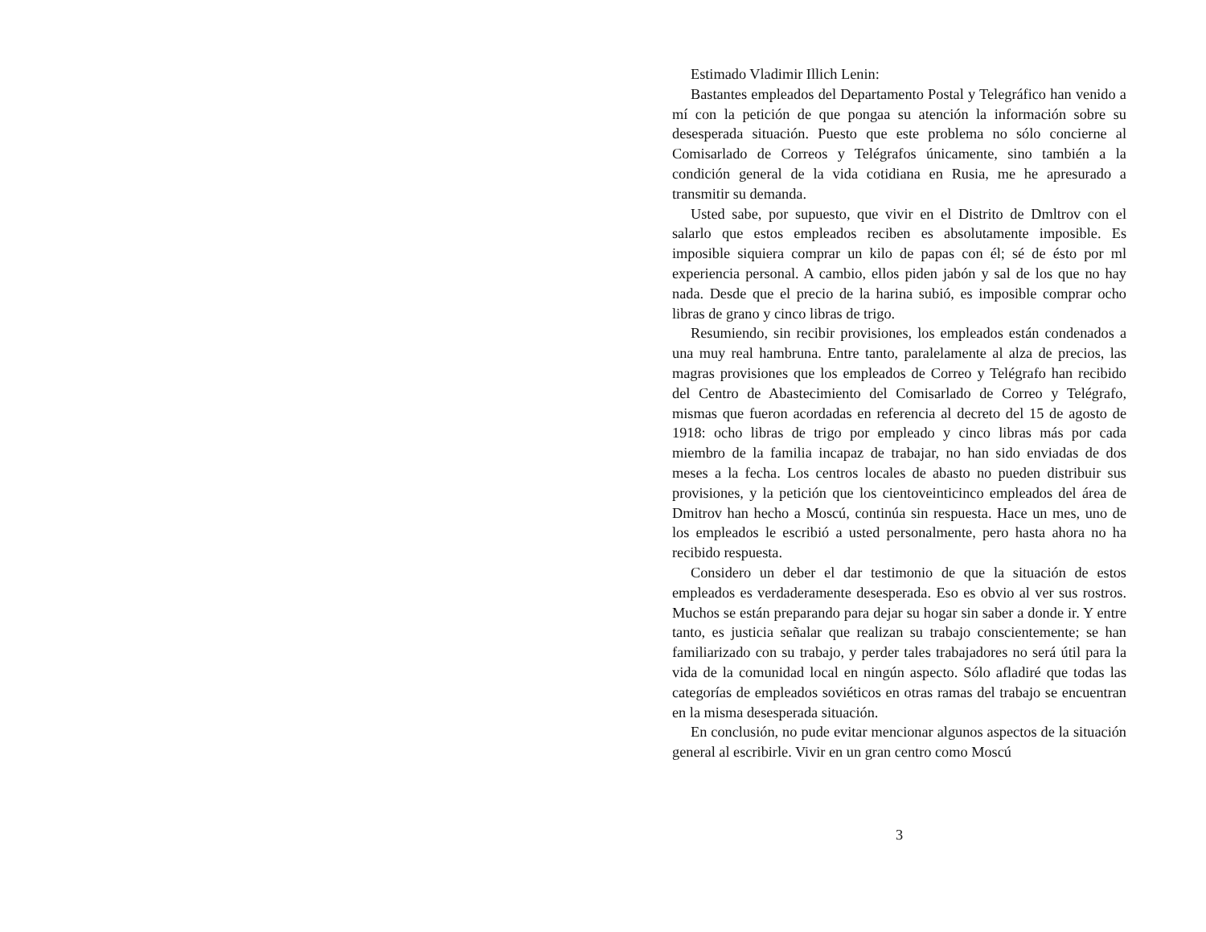Estimado Vladimir Illich Lenin:
Bastantes empleados del Departamento Postal y Telegráfico han venido a mí con la petición de que pongaa su atención la información sobre su desesperada situación. Puesto que este problema no sólo concierne al Comisarlado de Correos y Telégrafos únicamente, sino también a la condición general de la vida cotidiana en Rusia, me he apresurado a transmitir su demanda.
Usted sabe, por supuesto, que vivir en el Distrito de Dmltrov con el salarlo que estos empleados reciben es absolutamente imposible. Es imposible siquiera comprar un kilo de papas con él; sé de ésto por ml experiencia personal. A cambio, ellos piden jabón y sal de los que no hay nada. Desde que el precio de la harina subió, es imposible comprar ocho libras de grano y cinco libras de trigo.
Resumiendo, sin recibir provisiones, los empleados están condenados a una muy real hambruna. Entre tanto, paralelamente al alza de precios, las magras provisiones que los empleados de Correo y Telégrafo han recibido del Centro de Abastecimiento del Comisarlado de Correo y Telégrafo, mismas que fueron acordadas en referencia al decreto del 15 de agosto de 1918: ocho libras de trigo por empleado y cinco libras más por cada miembro de la familia incapaz de trabajar, no han sido enviadas de dos meses a la fecha. Los centros locales de abasto no pueden distribuir sus provisiones, y la petición que los cientoveinticinco empleados del área de Dmitrov han hecho a Moscú, continúa sin respuesta. Hace un mes, uno de los empleados le escribió a usted personalmente, pero hasta ahora no ha recibido respuesta.
Considero un deber el dar testimonio de que la situación de estos empleados es verdaderamente desesperada. Eso es obvio al ver sus rostros. Muchos se están preparando para dejar su hogar sin saber a donde ir. Y entre tanto, es justicia señalar que realizan su trabajo conscientemente; se han familiarizado con su trabajo, y perder tales trabajadores no será útil para la vida de la comunidad local en ningún aspecto. Sólo afladiré que todas las categorías de empleados soviéticos en otras ramas del trabajo se encuentran en la misma desesperada situación.
En conclusión, no pude evitar mencionar algunos aspectos de la situación general al escribirle. Vivir en un gran centro como Moscú
3